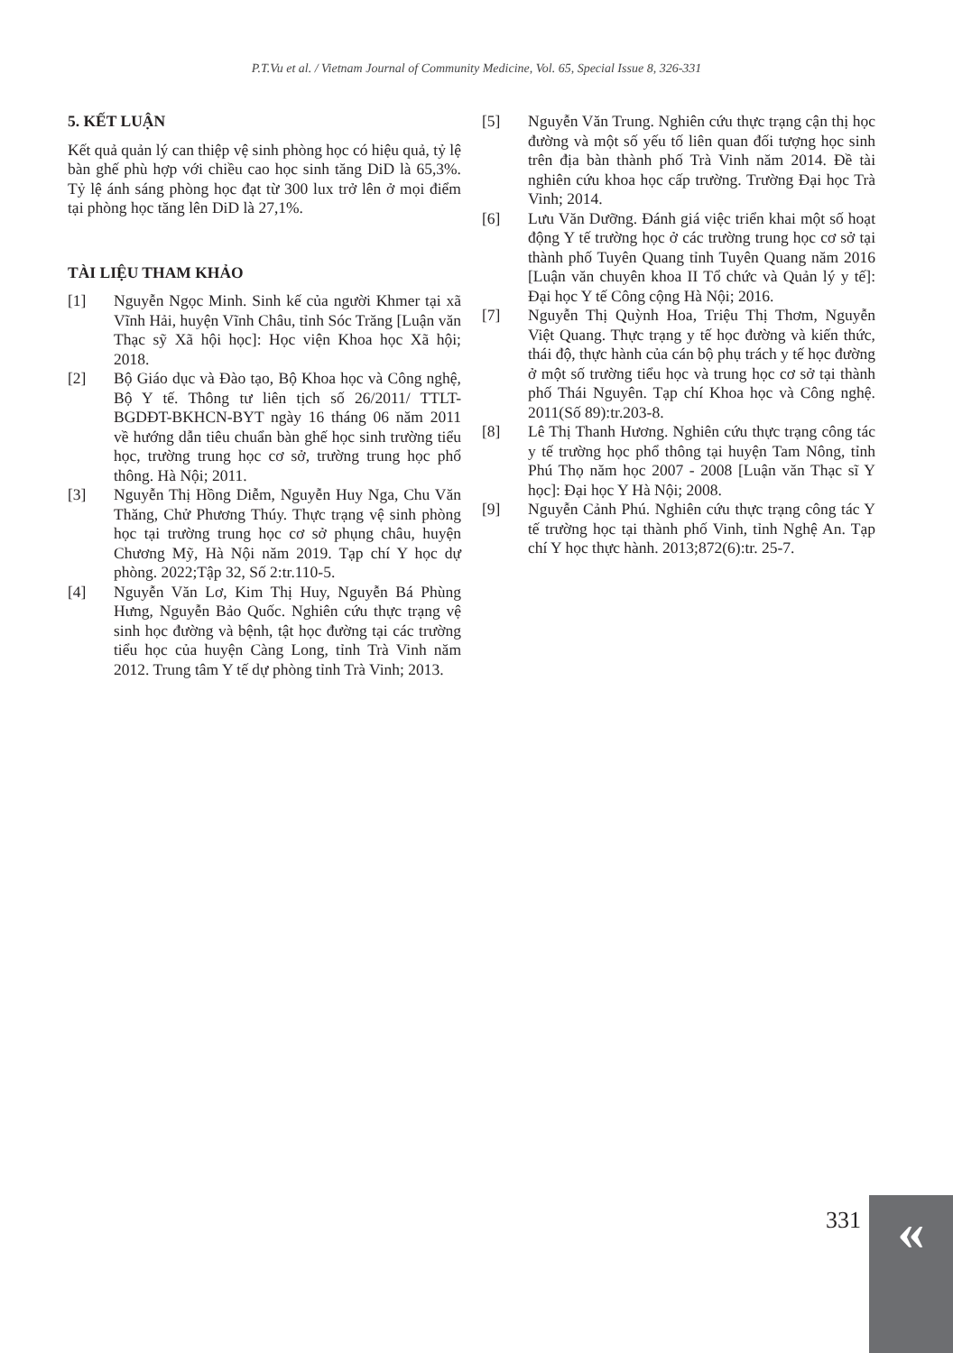P.T.Vu et al. / Vietnam Journal of Community Medicine, Vol. 65, Special Issue 8, 326-331
5. KẾT LUẬN
Kết quả quản lý can thiệp vệ sinh phòng học có hiệu quả, tỷ lệ bàn ghế phù hợp với chiều cao học sinh tăng DiD là 65,3%. Tỷ lệ ánh sáng phòng học đạt từ 300 lux trở lên ở mọi điểm tại phòng học tăng lên DiD là 27,1%.
TÀI LIỆU THAM KHẢO
[1] Nguyễn Ngọc Minh. Sinh kế của người Khmer tại xã Vĩnh Hải, huyện Vĩnh Châu, tỉnh Sóc Trăng [Luận văn Thạc sỹ Xã hội học]: Học viện Khoa học Xã hội; 2018.
[2] Bộ Giáo dục và Đào tạo, Bộ Khoa học và Công nghệ, Bộ Y tế. Thông tư liên tịch số 26/2011/ TTLT-BGDĐT-BKHCN-BYT ngày 16 tháng 06 năm 2011 về hướng dẫn tiêu chuẩn bàn ghế học sinh trường tiểu học, trường trung học cơ sở, trường trung học phổ thông. Hà Nội; 2011.
[3] Nguyễn Thị Hồng Diễm, Nguyễn Huy Nga, Chu Văn Thăng, Chử Phương Thúy. Thực trạng vệ sinh phòng học tại trường trung học cơ sở phụng châu, huyện Chương Mỹ, Hà Nội năm 2019. Tạp chí Y học dự phòng. 2022;Tập 32, Số 2:tr.110-5.
[4] Nguyễn Văn Lơ, Kim Thị Huy, Nguyễn Bá Phùng Hưng, Nguyễn Bảo Quốc. Nghiên cứu thực trạng vệ sinh học đường và bệnh, tật học đường tại các trường tiểu học của huyện Càng Long, tỉnh Trà Vinh năm 2012. Trung tâm Y tế dự phòng tỉnh Trà Vinh; 2013.
[5] Nguyễn Văn Trung. Nghiên cứu thực trạng cận thị học đường và một số yếu tố liên quan đối tượng học sinh trên địa bàn thành phố Trà Vinh năm 2014. Đề tài nghiên cứu khoa học cấp trường. Trường Đại học Trà Vinh; 2014.
[6] Lưu Văn Dưỡng. Đánh giá việc triển khai một số hoạt động Y tế trường học ở các trường trung học cơ sở tại thành phố Tuyên Quang tỉnh Tuyên Quang năm 2016 [Luận văn chuyên khoa II Tổ chức và Quản lý y tế]: Đại học Y tế Công cộng Hà Nội; 2016.
[7] Nguyễn Thị Quỳnh Hoa, Triệu Thị Thơm, Nguyễn Việt Quang. Thực trạng y tế học đường và kiến thức, thái độ, thực hành của cán bộ phụ trách y tế học đường ở một số trường tiểu học và trung học cơ sở tại thành phố Thái Nguyên. Tạp chí Khoa học và Công nghệ. 2011(Số 89):tr.203-8.
[8] Lê Thị Thanh Hương. Nghiên cứu thực trạng công tác y tế trường học phổ thông tại huyện Tam Nông, tỉnh Phú Thọ năm học 2007 - 2008 [Luận văn Thạc sĩ Y học]: Đại học Y Hà Nội; 2008.
[9] Nguyễn Cảnh Phú. Nghiên cứu thực trạng công tác Y tế trường học tại thành phố Vinh, tỉnh Nghệ An. Tạp chí Y học thực hành. 2013;872(6):tr. 25-7.
331 «